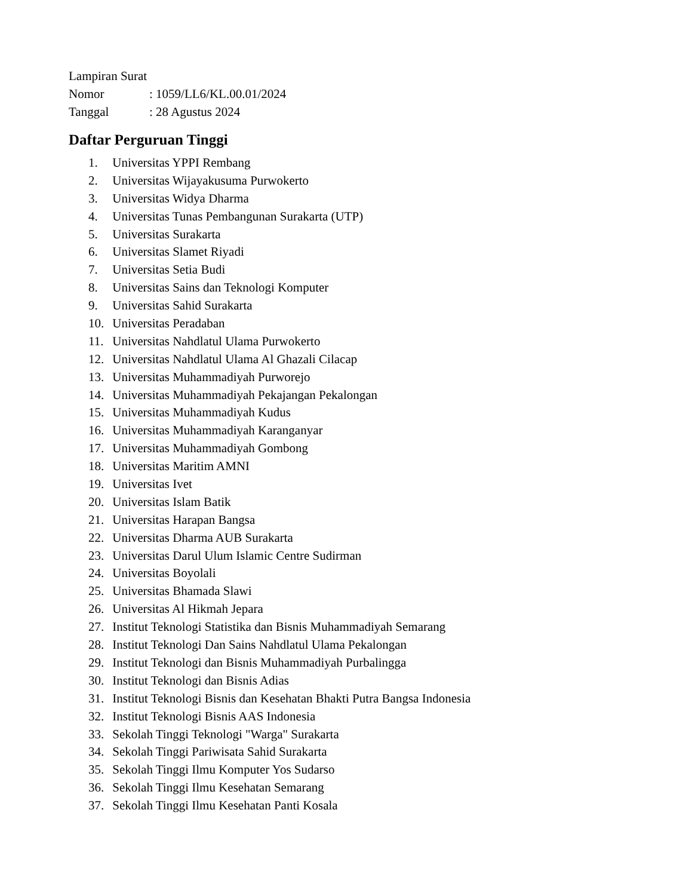Lampiran Surat
Nomor: 1059/LL6/KL.00.01/2024
Tanggal: 28 Agustus 2024
Daftar Perguruan Tinggi
1. Universitas YPPI Rembang
2. Universitas Wijayakusuma Purwokerto
3. Universitas Widya Dharma
4. Universitas Tunas Pembangunan Surakarta (UTP)
5. Universitas Surakarta
6. Universitas Slamet Riyadi
7. Universitas Setia Budi
8. Universitas Sains dan Teknologi Komputer
9. Universitas Sahid Surakarta
10. Universitas Peradaban
11. Universitas Nahdlatul Ulama Purwokerto
12. Universitas Nahdlatul Ulama Al Ghazali Cilacap
13. Universitas Muhammadiyah Purworejo
14. Universitas Muhammadiyah Pekajangan Pekalongan
15. Universitas Muhammadiyah Kudus
16. Universitas Muhammadiyah Karanganyar
17. Universitas Muhammadiyah Gombong
18. Universitas Maritim AMNI
19. Universitas Ivet
20. Universitas Islam Batik
21. Universitas Harapan Bangsa
22. Universitas Dharma AUB Surakarta
23. Universitas Darul Ulum Islamic Centre Sudirman
24. Universitas Boyolali
25. Universitas Bhamada Slawi
26. Universitas Al Hikmah Jepara
27. Institut Teknologi Statistika dan Bisnis Muhammadiyah Semarang
28. Institut Teknologi Dan Sains Nahdlatul Ulama Pekalongan
29. Institut Teknologi dan Bisnis Muhammadiyah Purbalingga
30. Institut Teknologi dan Bisnis Adias
31. Institut Teknologi Bisnis dan Kesehatan Bhakti Putra Bangsa Indonesia
32. Institut Teknologi Bisnis AAS Indonesia
33. Sekolah Tinggi Teknologi "Warga" Surakarta
34. Sekolah Tinggi Pariwisata Sahid Surakarta
35. Sekolah Tinggi Ilmu Komputer Yos Sudarso
36. Sekolah Tinggi Ilmu Kesehatan Semarang
37. Sekolah Tinggi Ilmu Kesehatan Panti Kosala